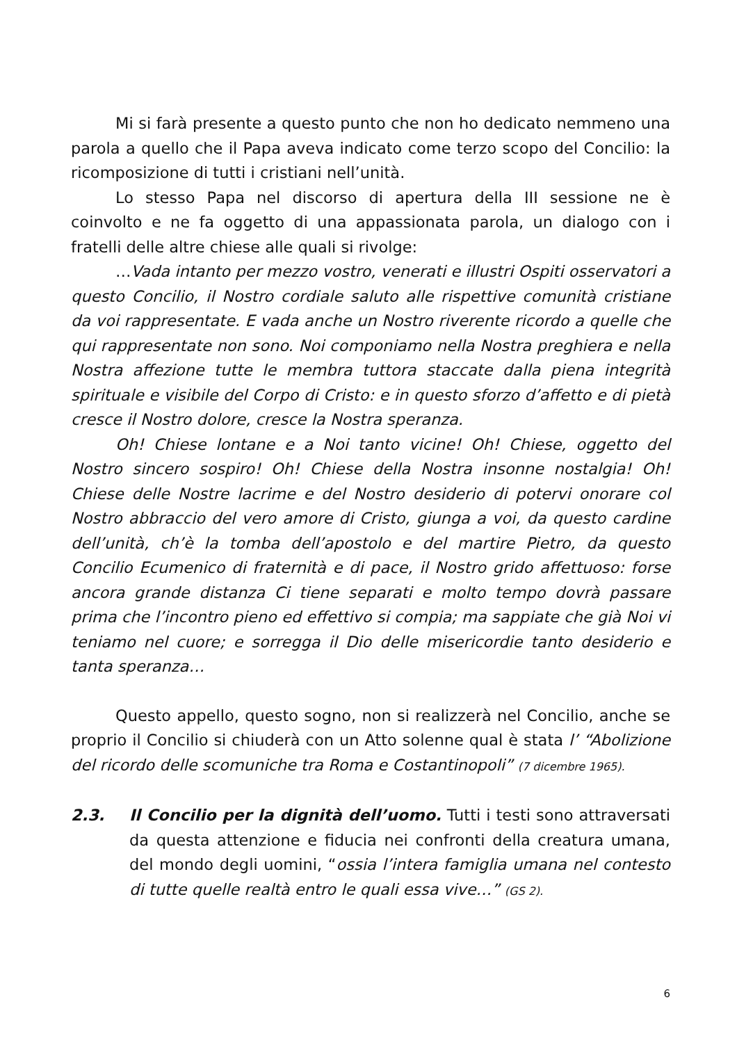Mi si farà presente a questo punto che non ho dedicato nemmeno una parola a quello che il Papa aveva indicato come terzo scopo del Concilio: la ricomposizione di tutti i cristiani nell’unità.
Lo stesso Papa nel discorso di apertura della III sessione ne è coinvolto e ne fa oggetto di una appassionata parola, un dialogo con i fratelli delle altre chiese alle quali si rivolge:
…Vada intanto per mezzo vostro, venerati e illustri Ospiti osservatori a questo Concilio, il Nostro cordiale saluto alle rispettive comunità cristiane da voi rappresentate. E vada anche un Nostro riverente ricordo a quelle che qui rappresentate non sono. Noi componiamo nella Nostra preghiera e nella Nostra affezione tutte le membra tuttora staccate dalla piena integrità spirituale e visibile del Corpo di Cristo: e in questo sforzo d’affetto e di pietà cresce il Nostro dolore, cresce la Nostra speranza.
Oh! Chiese lontane e a Noi tanto vicine! Oh! Chiese, oggetto del Nostro sincero sospiro! Oh! Chiese della Nostra insonne nostalgia! Oh! Chiese delle Nostre lacrime e del Nostro desiderio di potervi onorare col Nostro abbraccio del vero amore di Cristo, giunga a voi, da questo cardine dell’unità, ch’è la tomba dell’apostolo e del martire Pietro, da questo Concilio Ecumenico di fraternità e di pace, il Nostro grido affettuoso: forse ancora grande distanza Ci tiene separati e molto tempo dovrà passare prima che l’incontro pieno ed effettivo si compia; ma sappiate che già Noi vi teniamo nel cuore; e sorregga il Dio delle misericordie tanto desiderio e tanta speranza…
Questo appello, questo sogno, non si realizzerà nel Concilio, anche se proprio il Concilio si chiuderà con un Atto solenne qual è stata l’ “Abolizione del ricordo delle scomuniche tra Roma e Costantinopoli” (7 dicembre 1965).
2.3. Il Concilio per la dignità dell’uomo. Tutti i testi sono attraversati da questa attenzione e fiducia nei confronti della creatura umana, del mondo degli uomini, “ossia l’intera famiglia umana nel contesto di tutte quelle realtà entro le quali essa vive…” (GS 2).
6